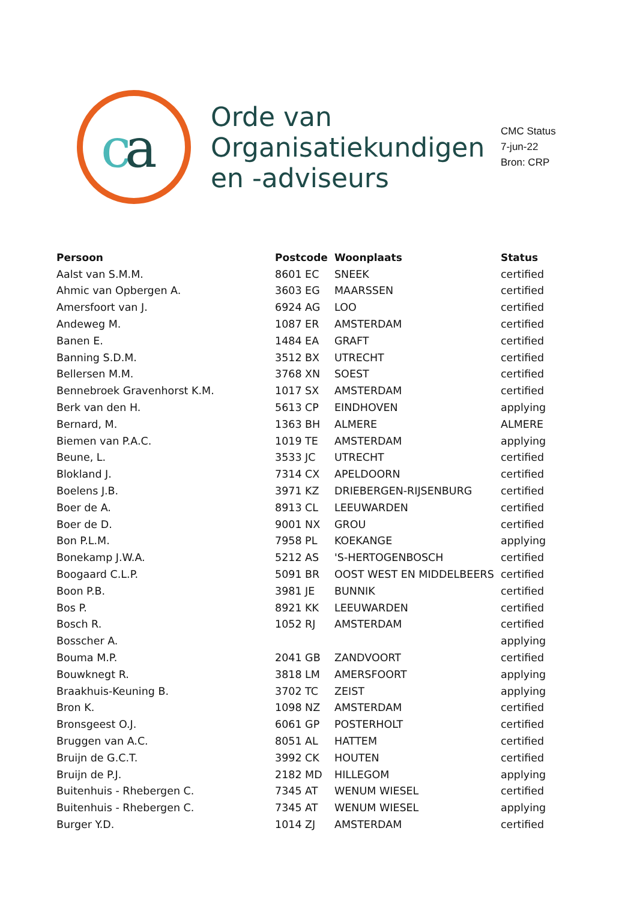c
a
Orde van Organisatiekundigen en -adviseurs
CMC Status
7-jun-22
Bron: CRP
| Persoon | Postcode | Woonplaats | Status |
| --- | --- | --- | --- |
| Aalst van S.M.M. | 8601 EC | SNEEK | certified |
| Ahmic van Opbergen A. | 3603 EG | MAARSSEN | certified |
| Amersfoort van J. | 6924 AG | LOO | certified |
| Andeweg M. | 1087 ER | AMSTERDAM | certified |
| Banen E. | 1484 EA | GRAFT | certified |
| Banning S.D.M. | 3512 BX | UTRECHT | certified |
| Bellersen M.M. | 3768 XN | SOEST | certified |
| Bennebroek Gravenhorst K.M. | 1017 SX | AMSTERDAM | certified |
| Berk van den H. | 5613 CP | EINDHOVEN | applying |
| Bernard, M. | 1363 BH | ALMERE | ALMERE |
| Biemen van P.A.C. | 1019 TE | AMSTERDAM | applying |
| Beune, L. | 3533 JC | UTRECHT | certified |
| Blokland J. | 7314 CX | APELDOORN | certified |
| Boelens J.B. | 3971 KZ | DRIEBERGEN-RIJSENBURG | certified |
| Boer de A. | 8913 CL | LEEUWARDEN | certified |
| Boer de D. | 9001 NX | GROU | certified |
| Bon P.L.M. | 7958 PL | KOEKANGE | applying |
| Bonekamp J.W.A. | 5212 AS | 'S-HERTOGENBOSCH | certified |
| Boogaard C.L.P. | 5091 BR | OOST WEST EN MIDDELBEERS | certified |
| Boon P.B. | 3981 JE | BUNNIK | certified |
| Bos P. | 8921 KK | LEEUWARDEN | certified |
| Bosch R. | 1052 RJ | AMSTERDAM | certified |
| Bosscher A. | | | applying |
| Bouma M.P. | 2041 GB | ZANDVOORT | certified |
| Bouwknegt R. | 3818 LM | AMERSFOORT | applying |
| Braakhuis-Keuning B. | 3702 TC | ZEIST | applying |
| Bron K. | 1098 NZ | AMSTERDAM | certified |
| Bronsgeest O.J. | 6061 GP | POSTERHOLT | certified |
| Bruggen van A.C. | 8051 AL | HATTEM | certified |
| Bruijn de G.C.T. | 3992 CK | HOUTEN | certified |
| Bruijn de P.J. | 2182 MD | HILLEGOM | applying |
| Buitenhuis - Rhebergen C. | 7345 AT | WENUM WIESEL | certified |
| Buitenhuis - Rhebergen C. | 7345 AT | WENUM WIESEL | applying |
| Burger Y.D. | 1014 ZJ | AMSTERDAM | certified |